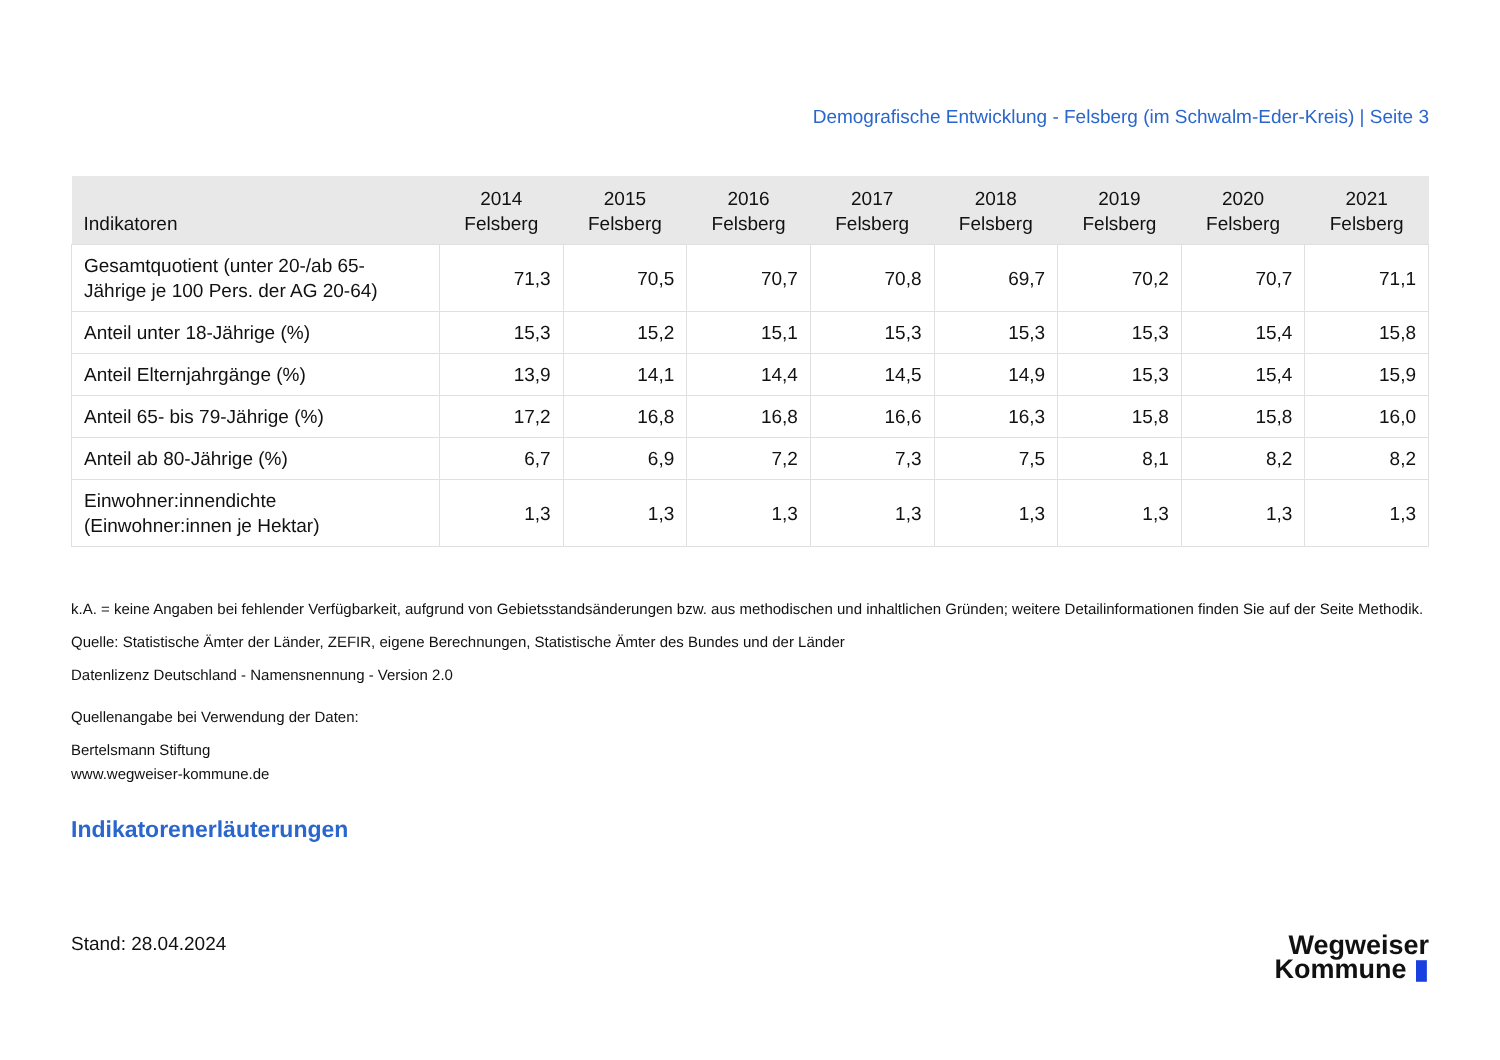Demografische Entwicklung - Felsberg (im Schwalm-Eder-Kreis) | Seite 3
| Indikatoren | 2014 Felsberg | 2015 Felsberg | 2016 Felsberg | 2017 Felsberg | 2018 Felsberg | 2019 Felsberg | 2020 Felsberg | 2021 Felsberg |
| --- | --- | --- | --- | --- | --- | --- | --- | --- |
| Gesamtquotient (unter 20-/ab 65-Jährige je 100 Pers. der AG 20-64) | 71,3 | 70,5 | 70,7 | 70,8 | 69,7 | 70,2 | 70,7 | 71,1 |
| Anteil unter 18-Jährige (%) | 15,3 | 15,2 | 15,1 | 15,3 | 15,3 | 15,3 | 15,4 | 15,8 |
| Anteil Elternjahrgänge (%) | 13,9 | 14,1 | 14,4 | 14,5 | 14,9 | 15,3 | 15,4 | 15,9 |
| Anteil 65- bis 79-Jährige (%) | 17,2 | 16,8 | 16,8 | 16,6 | 16,3 | 15,8 | 15,8 | 16,0 |
| Anteil ab 80-Jährige (%) | 6,7 | 6,9 | 7,2 | 7,3 | 7,5 | 8,1 | 8,2 | 8,2 |
| Einwohner:innendichte (Einwohner:innen je Hektar) | 1,3 | 1,3 | 1,3 | 1,3 | 1,3 | 1,3 | 1,3 | 1,3 |
k.A. = keine Angaben bei fehlender Verfügbarkeit, aufgrund von Gebietsstandsänderungen bzw. aus methodischen und inhaltlichen Gründen; weitere Detailinformationen finden Sie auf der Seite Methodik.
Quelle: Statistische Ämter der Länder, ZEFIR, eigene Berechnungen, Statistische Ämter des Bundes und der Länder
Datenlizenz Deutschland - Namensnennung - Version 2.0
Quellenangabe bei Verwendung der Daten:
Bertelsmann Stiftung
www.wegweiser-kommune.de
Indikatorenerläuterungen
Stand: 28.04.2024
Wegweiser
Kommune ▮